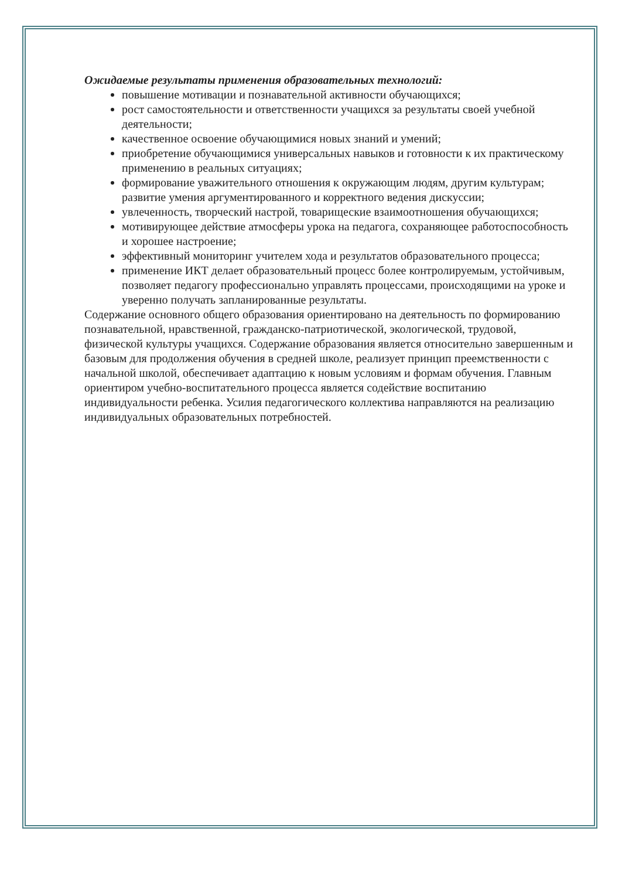Ожидаемые результаты применения образовательных технологий:
повышение мотивации и познавательной активности обучающихся;
рост самостоятельности и ответственности учащихся за результаты своей учебной деятельности;
качественное освоение обучающимися новых знаний и умений;
приобретение обучающимися универсальных навыков и готовности к их практическому применению в реальных ситуациях;
формирование уважительного отношения к окружающим людям, другим культурам;
развитие умения аргументированного и корректного ведения дискуссии;
увлеченность, творческий настрой, товарищеские взаимоотношения обучающихся;
мотивирующее действие атмосферы урока на педагога, сохраняющее работоспособность и хорошее настроение;
эффективный мониторинг учителем хода и результатов образовательного процесса;
применение ИКТ делает образовательный процесс более контролируемым, устойчивым, позволяет педагогу профессионально управлять процессами, происходящими на уроке и уверенно получать запланированные результаты.
Содержание основного общего образования ориентировано на деятельность по формированию познавательной, нравственной, гражданско-патриотической, экологической, трудовой, физической культуры учащихся. Содержание образования является относительно завершенным и базовым для продолжения обучения в средней школе, реализует принцип преемственности с начальной школой, обеспечивает адаптацию к новым условиям и формам обучения. Главным ориентиром учебно-воспитательного процесса является содействие воспитанию индивидуальности ребенка. Усилия педагогического коллектива направляются на реализацию индивидуальных образовательных потребностей.